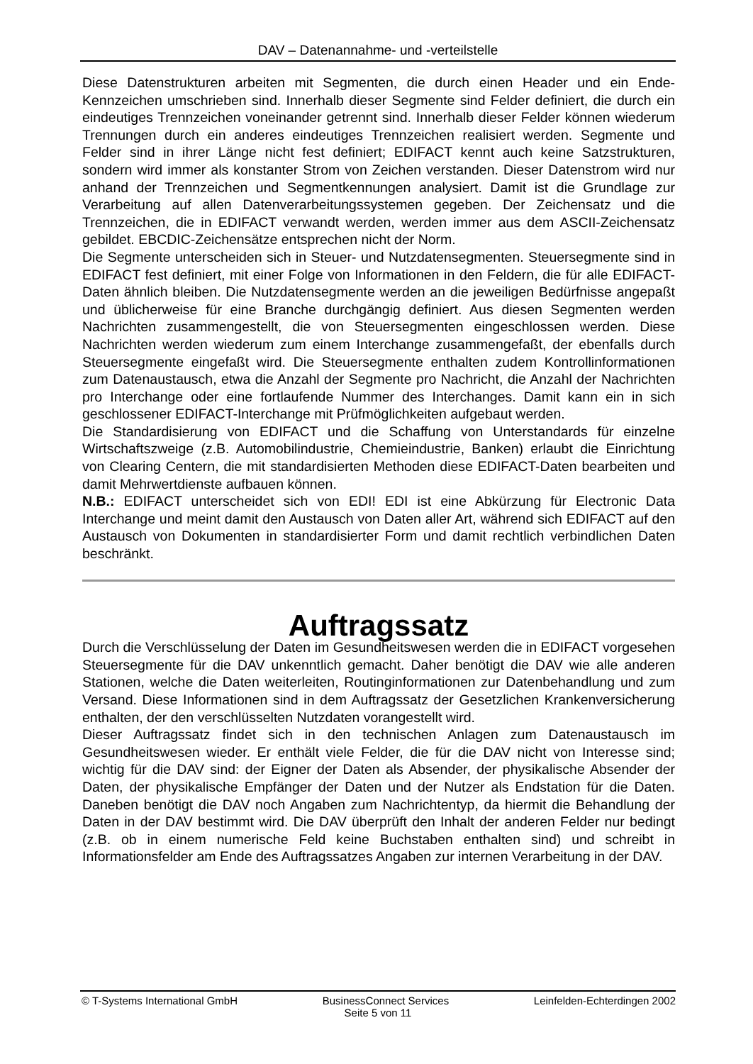DAV – Datenannahme- und -verteilstelle
Diese Datenstrukturen arbeiten mit Segmenten, die durch einen Header und ein Ende-Kennzeichen umschrieben sind. Innerhalb dieser Segmente sind Felder definiert, die durch ein eindeutiges Trennzeichen voneinander getrennt sind. Innerhalb dieser Felder können wiederum Trennungen durch ein anderes eindeutiges Trennzeichen realisiert werden. Segmente und Felder sind in ihrer Länge nicht fest definiert; EDIFACT kennt auch keine Satzstrukturen, sondern wird immer als konstanter Strom von Zeichen verstanden. Dieser Datenstrom wird nur anhand der Trennzeichen und Segmentkennungen analysiert. Damit ist die Grundlage zur Verarbeitung auf allen Datenverarbeitungssystemen gegeben. Der Zeichensatz und die Trennzeichen, die in EDIFACT verwandt werden, werden immer aus dem ASCII-Zeichensatz gebildet. EBCDIC-Zeichensätze entsprechen nicht der Norm.
Die Segmente unterscheiden sich in Steuer- und Nutzdatensegmenten. Steuersegmente sind in EDIFACT fest definiert, mit einer Folge von Informationen in den Feldern, die für alle EDIFACT-Daten ähnlich bleiben. Die Nutzdatensegmente werden an die jeweiligen Bedürfnisse angepaßt und üblicherweise für eine Branche durchgängig definiert. Aus diesen Segmenten werden Nachrichten zusammengestellt, die von Steuersegmenten eingeschlossen werden. Diese Nachrichten werden wiederum zum einem Interchange zusammengefaßt, der ebenfalls durch Steuersegmente eingefaßt wird. Die Steuersegmente enthalten zudem Kontrollinformationen zum Datenaustausch, etwa die Anzahl der Segmente pro Nachricht, die Anzahl der Nachrichten pro Interchange oder eine fortlaufende Nummer des Interchanges. Damit kann ein in sich geschlossener EDIFACT-Interchange mit Prüfmöglichkeiten aufgebaut werden.
Die Standardisierung von EDIFACT und die Schaffung von Unterstandards für einzelne Wirtschaftszweige (z.B. Automobilindustrie, Chemieindustrie, Banken) erlaubt die Einrichtung von Clearing Centern, die mit standardisierten Methoden diese EDIFACT-Daten bearbeiten und damit Mehrwertdienste aufbauen können.
N.B.: EDIFACT unterscheidet sich von EDI! EDI ist eine Abkürzung für Electronic Data Interchange und meint damit den Austausch von Daten aller Art, während sich EDIFACT auf den Austausch von Dokumenten in standardisierter Form und damit rechtlich verbindlichen Daten beschränkt.
Auftragssatz
Durch die Verschlüsselung der Daten im Gesundheitswesen werden die in EDIFACT vorgesehen Steuersegmente für die DAV unkenntlich gemacht. Daher benötigt die DAV wie alle anderen Stationen, welche die Daten weiterleiten, Routinginformationen zur Datenbehandlung und zum Versand. Diese Informationen sind in dem Auftragssatz der Gesetzlichen Krankenversicherung enthalten, der den verschlüsselten Nutzdaten vorangestellt wird.
Dieser Auftragssatz findet sich in den technischen Anlagen zum Datenaustausch im Gesundheitswesen wieder. Er enthält viele Felder, die für die DAV nicht von Interesse sind; wichtig für die DAV sind: der Eigner der Daten als Absender, der physikalische Absender der Daten, der physikalische Empfänger der Daten und der Nutzer als Endstation für die Daten. Daneben benötigt die DAV noch Angaben zum Nachrichtentyp, da hiermit die Behandlung der Daten in der DAV bestimmt wird. Die DAV überprüft den Inhalt der anderen Felder nur bedingt (z.B. ob in einem numerische Feld keine Buchstaben enthalten sind) und schreibt in Informationsfelder am Ende des Auftragssatzes Angaben zur internen Verarbeitung in der DAV.
© T-Systems International GmbH BusinessConnect Services Leinfelden-Echterdingen 2002
Seite 5 von 11